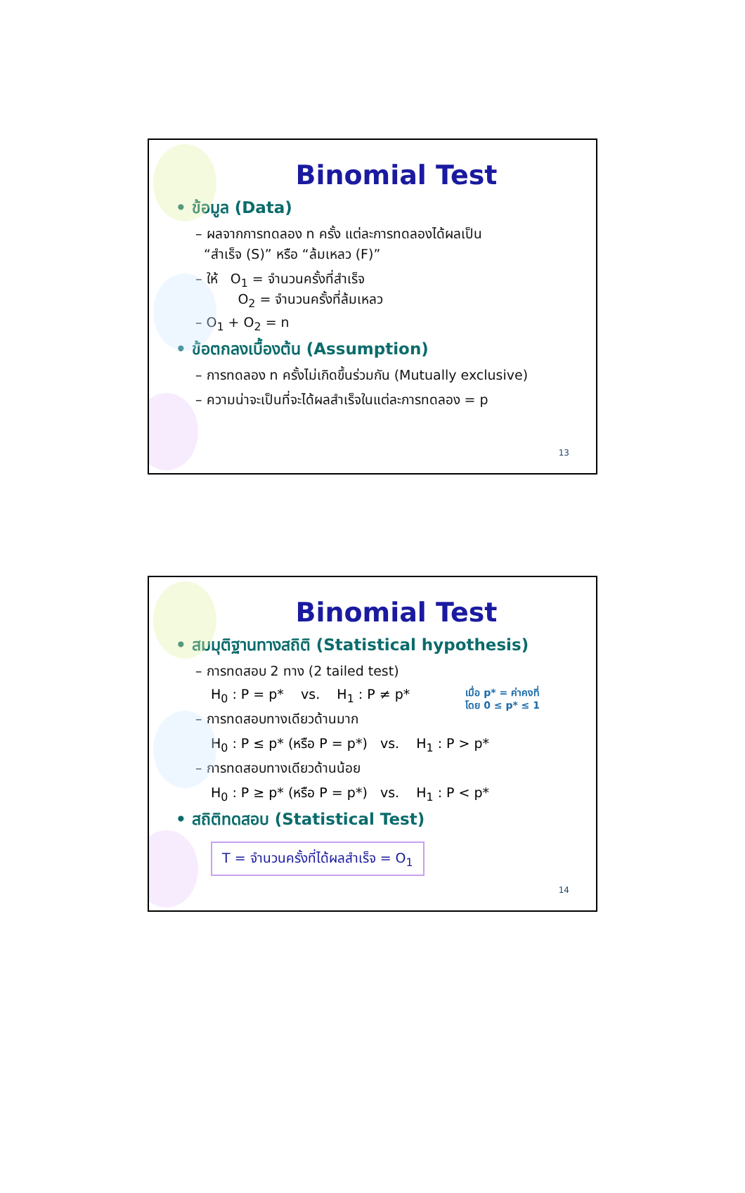Binomial Test
• ข้อมูล (Data)
– ผลจากการทดลอง n ครั้ง แต่ละการทดลองได้ผลเป็น
“สำเร็จ (S)” หรือ “ล้มเหลว (F)”
– ให้ O<sub>1</sub> = จำนวนครั้งที่สำเร็จ
O<sub>2</sub> = จำนวนครั้งที่ล้มเหลว
– O<sub>1</sub> + O<sub>2</sub> = n
• ข้อตกลงเบื้องต้น (Assumption)
– การทดลอง n ครั้งไม่เกิดขึ้นร่วมกัน (Mutually exclusive)
– ความน่าจะเป็นที่จะได้ผลสำเร็จในแต่ละการทดลอง = p
13
Binomial Test
• สมมุติฐานทางสถิติ (Statistical hypothesis)
– การทดสอบ 2 ทาง (2 tailed test)
เมื่อ p* = ค่าคงที่
โดย 0 ≤ p* ≤ 1
H<sub>0</sub> : P = p* vs. H<sub>1</sub> : P ≠ p*
– การทดสอบทางเดียวด้านมาก
H<sub>0</sub> : P ≤ p* (หรือ P = p*) vs. H<sub>1</sub> : P > p*
– การทดสอบทางเดียวด้านน้อย
H<sub>0</sub> : P ≥ p* (หรือ P = p*) vs. H<sub>1</sub> : P < p*
• สถิติทดสอบ (Statistical Test)
T = จำนวนครั้งที่ได้ผลสำเร็จ = O<sub>1</sub>
14